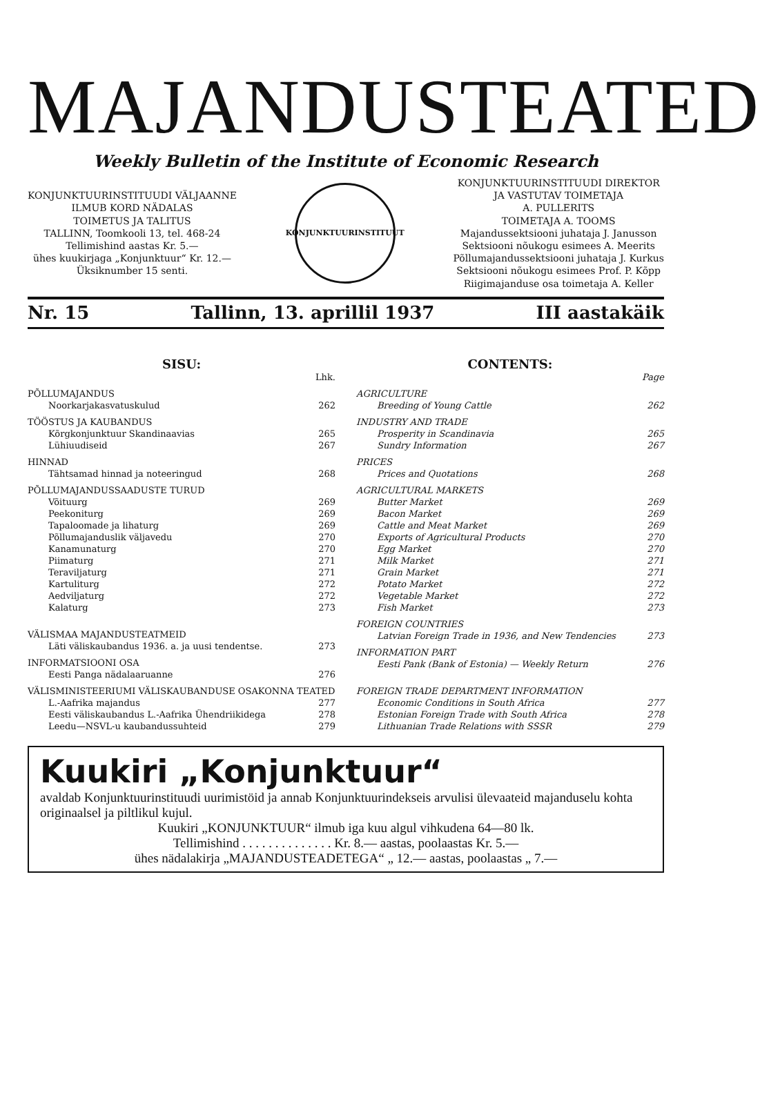MAJANDUSTEATED
Weekly Bulletin of the Institute of Economic Research
KONJUNKTUURINSTITUUDI VÄLJAANNE
ILMUB KORD NÄDALAS
TOIMETUS JA TALITUS
TALLINN, Toomkooli 13, tel. 468-24
Tellimishind aastas Kr. 5.—
ühes kuukirjaga „Konjunktuur“ Kr. 12.—
Üksiknumber 15 senti.
KONJUNKTUURINSTITUUT
KONJUNKTUURINSTITUUDI DIREKTOR
JA VASTUTAV TOIMETAJA
A. PULLERITS
TOIMETAJA A. TOOMS
Majandussektsiooni juhataja J. Janusson
Sektsiooni nõukogu esimees A. Meerits
Põllumajandussektsiooni juhataja J. Kurkus
Sektsiooni nõukogu esimees Prof. P. Kõpp
Riigimajanduse osa toimetaja A. Keller
Nr. 15 Tallinn, 13. aprillil 1937 III aastakäik
SISU:
| | Lhk. |
| PÕLLUMAJANDUS | |
| Noorkarjakasvatuskulud | 262 |
| TÖÖSTUS JA KAUBANDUS | |
| Kõrgkonjunktuur Skandinaavias | 265 |
| Lühiuudiseid | 267 |
| HINNAD | |
| Tähtsamad hinnad ja noteeringud | 268 |
| PÕLLUMAJANDUSSAADUSTE TURUD | |
| Võituurg | 269 |
| Peekoniturg | 269 |
| Tapaloomade ja lihaturg | 269 |
| Põllumajanduslik väljavedu | 270 |
| Kanamunaturg | 270 |
| Piimaturg | 271 |
| Teraviljaturg | 271 |
| Kartuliturg | 272 |
| Aedviljaturg | 272 |
| Kalaturg | 273 |
| VÄLISMAA MAJANDUSTEATMEID | |
| Läti väliskaubandus 1936. a. ja uusi tendentse. | 273 |
| INFORMATSIOONI OSA | |
| Eesti Panga nädalaaruanne | 276 |
| VÄLISMINISTEERIUMI VÄLISKAUBANDUSE OSAKONNA TEATED | |
| L.-Aafrika majandus | 277 |
| Eesti väliskaubandus L.-Aafrika Ühendriikidega | 278 |
| Leedu—NSVL-u kaubandussuhteid | 279 |
CONTENTS:
| | Page |
| AGRICULTURE | |
| Breeding of Young Cattle | 262 |
| INDUSTRY AND TRADE | |
| Prosperity in Scandinavia | 265 |
| Sundry Information | 267 |
| PRICES | |
| Prices and Quotations | 268 |
| AGRICULTURAL MARKETS | |
| Butter Market | 269 |
| Bacon Market | 269 |
| Cattle and Meat Market | 269 |
| Exports of Agricultural Products | 270 |
| Egg Market | 270 |
| Milk Market | 271 |
| Grain Market | 271 |
| Potato Market | 272 |
| Vegetable Market | 272 |
| Fish Market | 273 |
| FOREIGN COUNTRIES | |
| Latvian Foreign Trade in 1936, and New Tendencies | 273 |
| INFORMATION PART | |
| Eesti Pank (Bank of Estonia) — Weekly Return | 276 |
| FOREIGN TRADE DEPARTMENT INFORMATION | |
| Economic Conditions in South Africa | 277 |
| Estonian Foreign Trade with South Africa | 278 |
| Lithuanian Trade Relations with SSSR | 279 |
Kuukiri „Konjunktuur“
avaldab Konjunktuurinstituudi uurimistöid ja annab Konjunktuurindekseis arvulisi ülevaateid majanduselu kohta originaalsel ja piltlikul kujul.
Kuukiri „KONJUNKTUUR“ ilmub iga kuu algul vihkudena 64—80 lk.
Tellimishind . . . . . . . . . . . . . . Kr. 8.— aastas, poolaastas Kr. 5.—
ühes nädalakirja „MAJANDUSTEADETEGA“ „ 12.— aastas, poolaastas „ 7.—